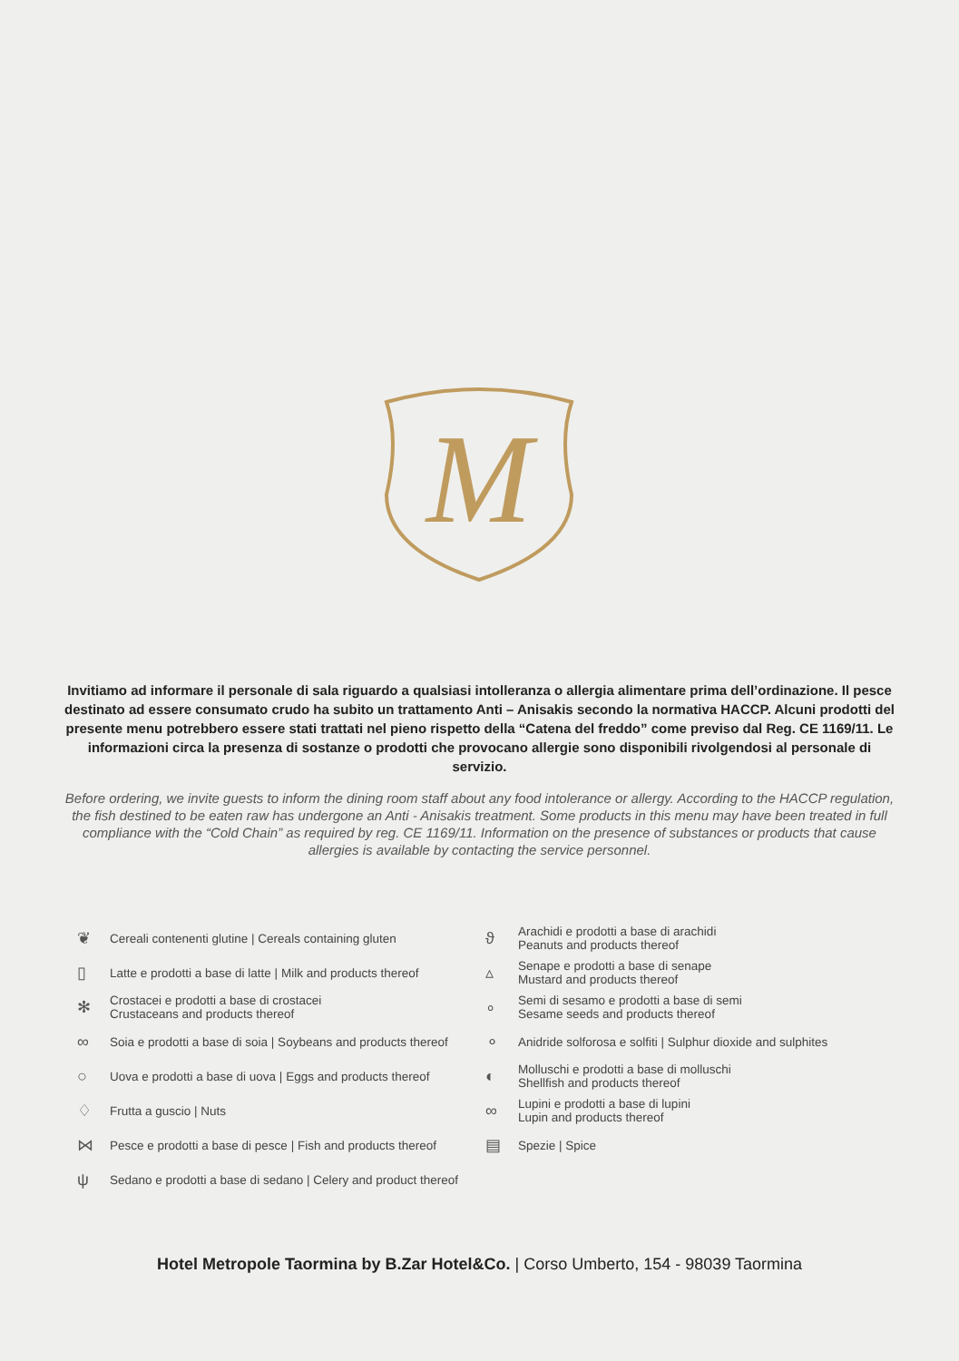M
Invitiamo ad informare il personale di sala riguardo a qualsiasi intolleranza o allergia alimentare prima dell’ordinazione. Il pesce destinato ad essere consumato crudo ha subito un trattamento Anti – Anisakis secondo la normativa HACCP. Alcuni prodotti del presente menu potrebbero essere stati trattati nel pieno rispetto della “Catena del freddo” come previso dal Reg. CE 1169/11. Le informazioni circa la presenza di sostanze o prodotti che provocano allergie sono disponibili rivolgendosi al personale di servizio.
Before ordering, we invite guests to inform the dining room staff about any food intolerance or allergy. According to the HACCP regulation, the fish destined to be eaten raw has undergone an Anti - Anisakis treatment. Some products in this menu may have been treated in full compliance with the “Cold Chain” as required by reg. CE 1169/11. Information on the presence of substances or products that cause allergies is available by contacting the service personnel.
❦ Cereali contenenti glutine | Cereals containing gluten
▯ Latte e prodotti a base di latte | Milk and products thereof
✻ Crostacei e prodotti a base di crostacei
Crustaceans and products thereof
∞ Soia e prodotti a base di soia | Soybeans and products thereof
○ Uova e prodotti a base di uova | Eggs and products thereof
♢ Frutta a guscio | Nuts
⋈ Pesce e prodotti a base di pesce | Fish and products thereof
ψ Sedano e prodotti a base di sedano | Celery and product thereof
ϑ Arachidi e prodotti a base di arachidi
Peanuts and products thereof
▵ Senape e prodotti a base di senape
Mustard and products thereof
∘ Semi di sesamo e prodotti a base di semi
Sesame seeds and products thereof
⚬ Anidride solforosa e solfiti | Sulphur dioxide and sulphites
◐ Molluschi e prodotti a base di molluschi
Shellfish and products thereof
∞ Lupini e prodotti a base di lupini
Lupin and products thereof
▤ Spezie | Spice
Hotel Metropole Taormina by B.Zar Hotel&Co. | Corso Umberto, 154 - 98039 Taormina